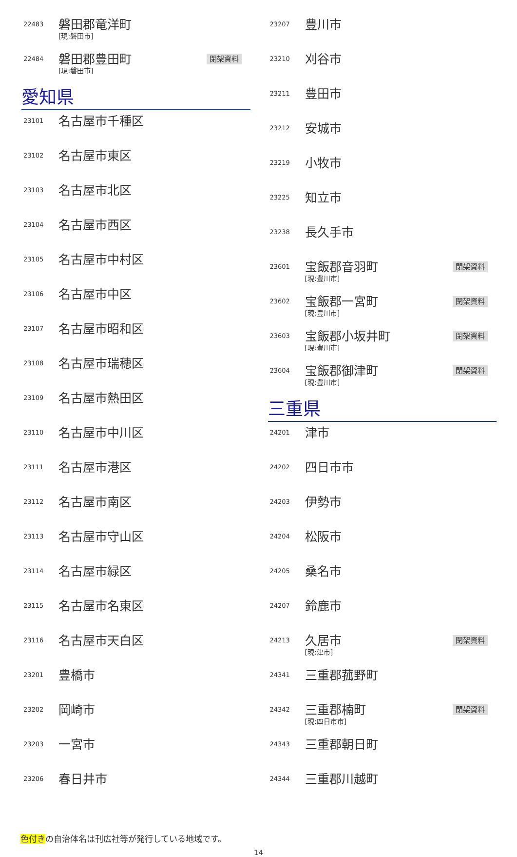| 22483 | 磐田郡竜洋町 [現:磐田市] | |
| 22484 | 磐田郡豊田町 [現:磐田市] | 閉架資料 |
愛知県
| 23101 | 名古屋市千種区 |
| 23102 | 名古屋市東区 |
| 23103 | 名古屋市北区 |
| 23104 | 名古屋市西区 |
| 23105 | 名古屋市中村区 |
| 23106 | 名古屋市中区 |
| 23107 | 名古屋市昭和区 |
| 23108 | 名古屋市瑞穂区 |
| 23109 | 名古屋市熱田区 |
| 23110 | 名古屋市中川区 |
| 23111 | 名古屋市港区 |
| 23112 | 名古屋市南区 |
| 23113 | 名古屋市守山区 |
| 23114 | 名古屋市緑区 |
| 23115 | 名古屋市名東区 |
| 23116 | 名古屋市天白区 |
| 23201 | 豊橋市 |
| 23202 | 岡崎市 |
| 23203 | 一宮市 |
| 23206 | 春日井市 |
| 23207 | 豊川市 | |
| 23210 | 刈谷市 | |
| 23211 | 豊田市 | |
| 23212 | 安城市 | |
| 23219 | 小牧市 | |
| 23225 | 知立市 | |
| 23238 | 長久手市 | |
| 23601 | 宝飯郡音羽町 [現:豊川市] | 閉架資料 |
| 23602 | 宝飯郡一宮町 [現:豊川市] | 閉架資料 |
| 23603 | 宝飯郡小坂井町 [現:豊川市] | 閉架資料 |
| 23604 | 宝飯郡御津町 [現:豊川市] | 閉架資料 |
三重県
| 24201 | 津市 | |
| 24202 | 四日市市 | |
| 24203 | 伊勢市 | |
| 24204 | 松阪市 | |
| 24205 | 桑名市 | |
| 24207 | 鈴鹿市 | |
| 24213 | 久居市 [現:津市] | 閉架資料 |
| 24341 | 三重郡菰野町 | |
| 24342 | 三重郡楠町 [現:四日市市] | 閉架資料 |
| 24343 | 三重郡朝日町 | |
| 24344 | 三重郡川越町 | |
色付きの自治体名は刊広社等が発行している地域です。
14